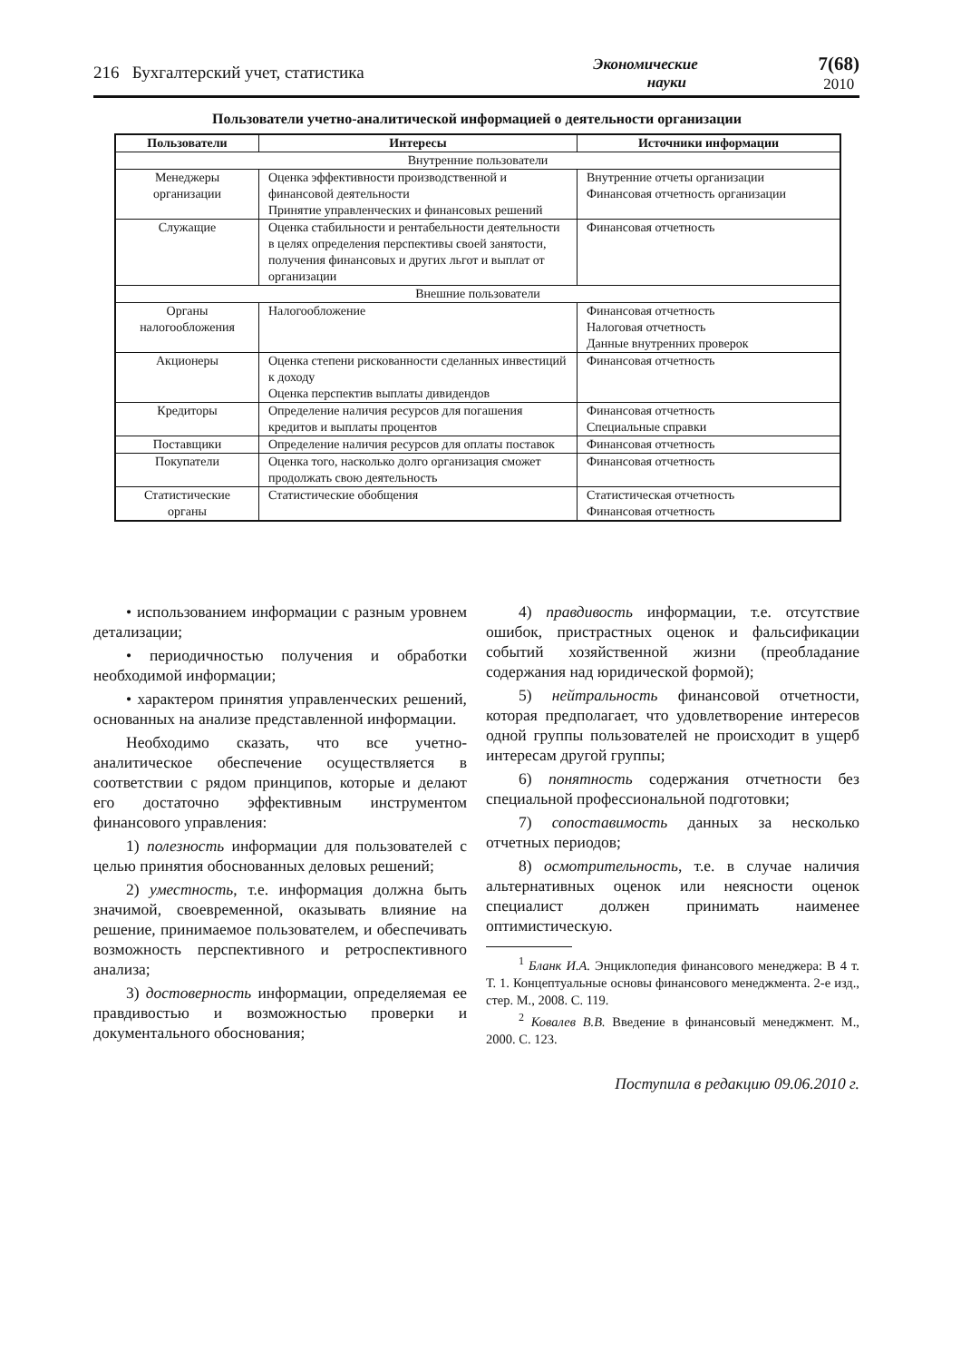216 Бухгалтерский учет, статистика Экономические
науки 7(68)
2010
Пользователи учетно-аналитической информацией о деятельности организации
| Пользователи | Интересы | Источники информации |
| --- | --- | --- |
| Внутренние пользователи | | |
| Менеджеры организации | Оценка эффективности производственной и финансовой деятельности Принятие управленческих и финансовых решений | Внутренние отчеты организации Финансовая отчетность организации |
| Служащие | Оценка стабильности и рентабельности деятельности в целях определения перспективы своей занятости, получения финансовых и других льгот и выплат от организации | Финансовая отчетность |
| Внешние пользователи | | |
| Органы налогообложения | Налогообложение | Финансовая отчетность Налоговая отчетность Данные внутренних проверок |
| Акционеры | Оценка степени рискованности сделанных инвестиций к доходу Оценка перспектив выплаты дивидендов | Финансовая отчетность |
| Кредиторы | Определение наличия ресурсов для погашения кредитов и выплаты процентов | Финансовая отчетность Специальные справки |
| Поставщики | Определение наличия ресурсов для оплаты поставок | Финансовая отчетность |
| Покупатели | Оценка того, насколько долго организация сможет продолжать свою деятельность | Финансовая отчетность |
| Статистические органы | Статистические обобщения | Статистическая отчетность Финансовая отчетность |
• использованием информации с разным уровнем детализации;
• периодичностью получения и обработки необходимой информации;
• характером принятия управленческих решений, основанных на анализе представленной информации.
Необходимо сказать, что все учетно-аналитическое обеспечение осуществляется в соответствии с рядом принципов, которые и делают его достаточно эффективным инструментом финансового управления:
1) полезность информации для пользователей с целью принятия обоснованных деловых решений;
2) уместность, т.е. информация должна быть значимой, своевременной, оказывать влияние на решение, принимаемое пользователем, и обеспечивать возможность перспективного и ретроспективного анализа;
3) достоверность информации, определяемая ее правдивостью и возможностью проверки и документального обоснования;
4) правдивость информации, т.е. отсутствие ошибок, пристрастных оценок и фальсификации событий хозяйственной жизни (преобладание содержания над юридической формой);
5) нейтральность финансовой отчетности, которая предполагает, что удовлетворение интересов одной группы пользователей не происходит в ущерб интересам другой группы;
6) понятность содержания отчетности без специальной профессиональной подготовки;
7) сопоставимость данных за несколько отчетных периодов;
8) осмотрительность, т.е. в случае наличия альтернативных оценок или неясности оценок специалист должен принимать наименее оптимистическую.
<sup>1</sup> Бланк И.А. Энциклопедия финансового менеджера: В 4 т. Т. 1. Концептуальные основы финансового менеджмента. 2-е изд., стер. М., 2008. С. 119.
<sup>2</sup> Ковалев В.В. Введение в финансовый менеджмент. М., 2000. С. 123.
Поступила в редакцию 09.06.2010 г.